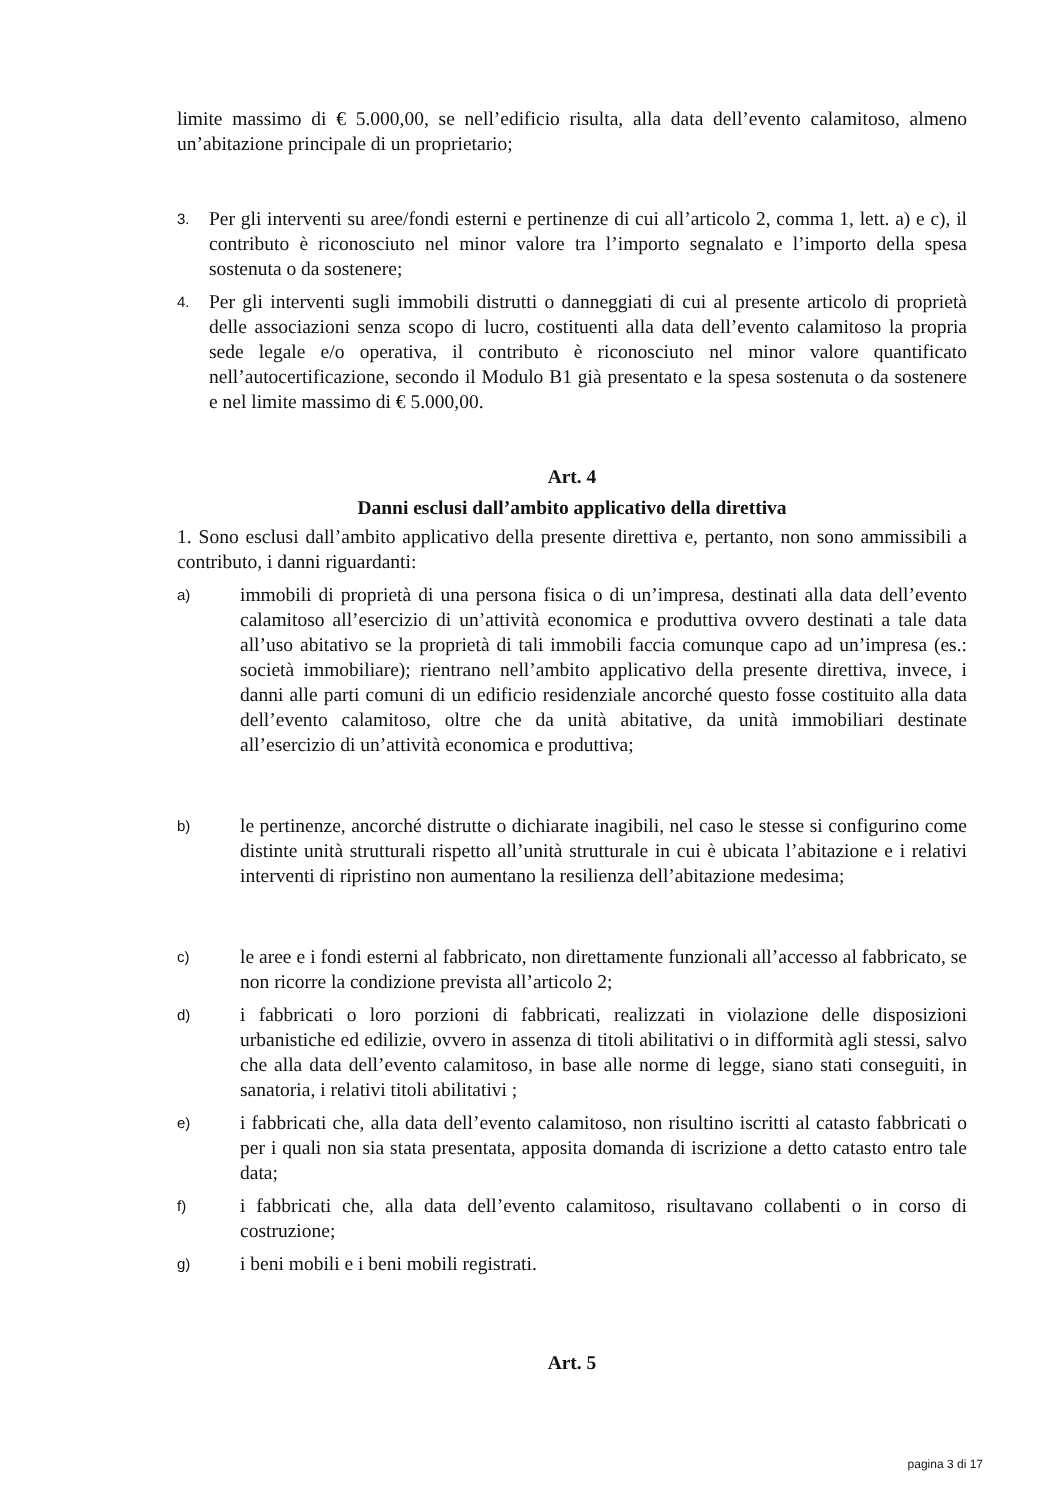limite massimo di € 5.000,00, se nell’edificio risulta, alla data dell’evento calamitoso, almeno un’abitazione principale di un proprietario;
3. Per gli interventi su aree/fondi esterni e pertinenze di cui all’articolo 2, comma 1, lett. a) e c), il contributo è riconosciuto nel minor valore tra l’importo segnalato e l’importo della spesa sostenuta o da sostenere;
4. Per gli interventi sugli immobili distrutti o danneggiati di cui al presente articolo di proprietà delle associazioni senza scopo di lucro, costituenti alla data dell’evento calamitoso la propria sede legale e/o operativa, il contributo è riconosciuto nel minor valore quantificato nell’autocertificazione, secondo il Modulo B1 già presentato e la spesa sostenuta o da sostenere e nel limite massimo di € 5.000,00.
Art. 4
Danni esclusi dall’ambito applicativo della direttiva
1. Sono esclusi dall’ambito applicativo della presente direttiva e, pertanto, non sono ammissibili a contributo, i danni riguardanti:
a) immobili di proprietà di una persona fisica o di un’impresa, destinati alla data dell’evento calamitoso all’esercizio di un’attività economica e produttiva ovvero destinati a tale data all’uso abitativo se la proprietà di tali immobili faccia comunque capo ad un’impresa (es.: società immobiliare); rientrano nell’ambito applicativo della presente direttiva, invece, i danni alle parti comuni di un edificio residenziale ancorché questo fosse costituito alla data dell’evento calamitoso, oltre che da unità abitative, da unità immobiliari destinate all’esercizio di un’attività economica e produttiva;
b) le pertinenze, ancorché distrutte o dichiarate inagibili, nel caso le stesse si configurino come distinte unità strutturali rispetto all’unità strutturale in cui è ubicata l’abitazione e i relativi interventi di ripristino non aumentano la resilienza dell’abitazione medesima;
c) le aree e i fondi esterni al fabbricato, non direttamente funzionali all’accesso al fabbricato, se non ricorre la condizione prevista all’articolo 2;
d) i fabbricati o loro porzioni di fabbricati, realizzati in violazione delle disposizioni urbanistiche ed edilizie, ovvero in assenza di titoli abilitativi o in difformità agli stessi, salvo che alla data dell’evento calamitoso, in base alle norme di legge, siano stati conseguiti, in sanatoria, i relativi titoli abilitativi ;
e) i fabbricati che, alla data dell’evento calamitoso, non risultino iscritti al catasto fabbricati o per i quali non sia stata presentata, apposita domanda di iscrizione a detto catasto entro tale data;
f) i fabbricati che, alla data dell’evento calamitoso, risultavano collabenti o in corso di costruzione;
g) i beni mobili e i beni mobili registrati.
Art. 5
pagina 3 di 17